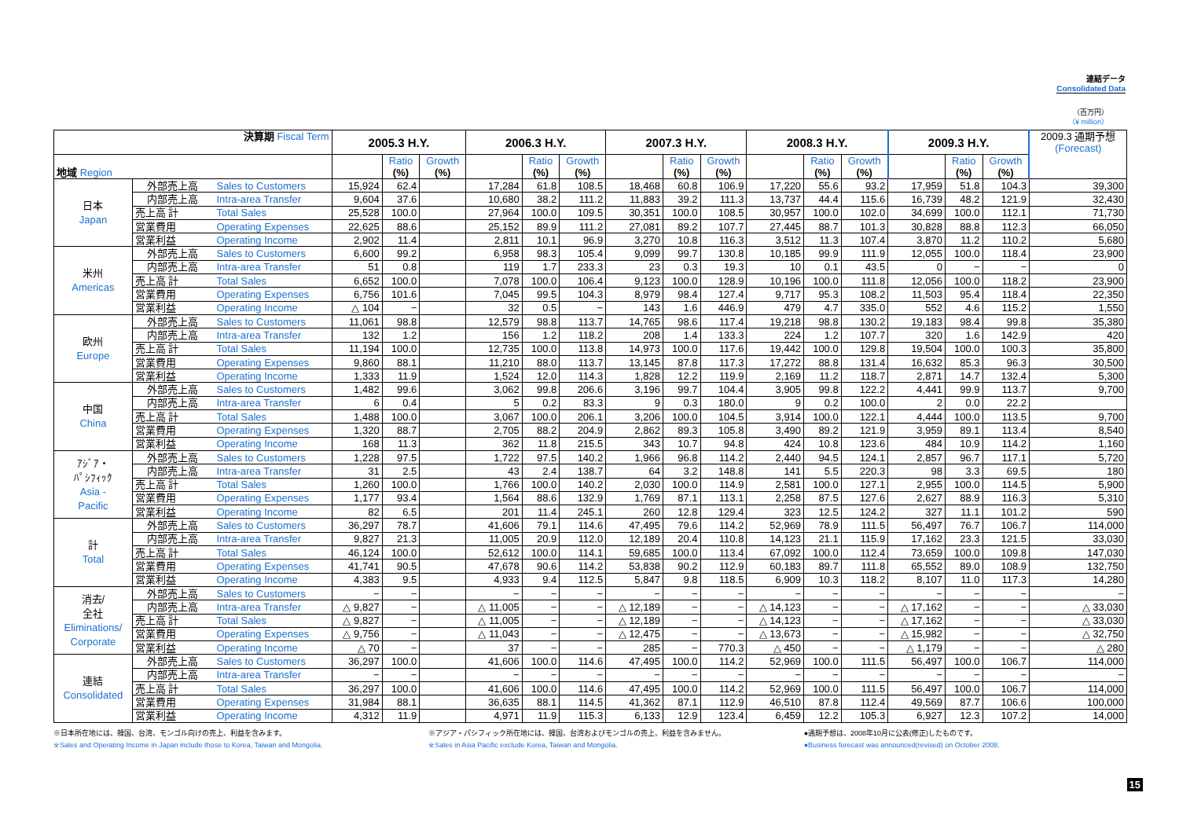連結データ
Consolidated Data
（百万円）
（¥ million）
| 決算期 Fiscal Term | | | 2005.3 H.Y. | | | 2006.3 H.Y. | | | 2007.3 H.Y. | | | 2008.3 H.Y. | | | 2009.3 H.Y. | | | 2009.3 通期予想 (Forecast) |
| --- | --- | --- | --- | --- | --- | --- | --- | --- | --- | --- | --- | --- | --- | --- | --- | --- | --- | --- |
| 地域 Region | | | | Ratio (%) | Growth (%) | | Ratio (%) | Growth (%) | | Ratio (%) | Growth (%) | | Ratio (%) | Growth (%) | | Ratio (%) | Growth (%) | |
| 日本 Japan | 外部売上高 | Sales to Customers | 15,924 | 62.4 | | 17,284 | 61.8 | 108.5 | 18,468 | 60.8 | 106.9 | 17,220 | 55.6 | 93.2 | 17,959 | 51.8 | 104.3 | 39,300 |
| | 内部売上高 | Intra-area Transfer | 9,604 | 37.6 | | 10,680 | 38.2 | 111.2 | 11,883 | 39.2 | 111.3 | 13,737 | 44.4 | 115.6 | 16,739 | 48.2 | 121.9 | 32,430 |
| | 売上高 計 | Total Sales | 25,528 | 100.0 | | 27,964 | 100.0 | 109.5 | 30,351 | 100.0 | 108.5 | 30,957 | 100.0 | 102.0 | 34,699 | 100.0 | 112.1 | 71,730 |
| | 営業費用 | Operating Expenses | 22,625 | 88.6 | | 25,152 | 89.9 | 111.2 | 27,081 | 89.2 | 107.7 | 27,445 | 88.7 | 101.3 | 30,828 | 88.8 | 112.3 | 66,050 |
| | 営業利益 | Operating Income | 2,902 | 11.4 | | 2,811 | 10.1 | 96.9 | 3,270 | 10.8 | 116.3 | 3,512 | 11.3 | 107.4 | 3,870 | 11.2 | 110.2 | 5,680 |
| 米州 Americas | 外部売上高 | Sales to Customers | 6,600 | 99.2 | | 6,958 | 98.3 | 105.4 | 9,099 | 99.7 | 130.8 | 10,185 | 99.9 | 111.9 | 12,055 | 100.0 | 118.4 | 23,900 |
| | 内部売上高 | Intra-area Transfer | 51 | 0.8 | | 119 | 1.7 | 233.3 | 23 | 0.3 | 19.3 | 10 | 0.1 | 43.5 | 0 | − | − | 0 |
| | 売上高 計 | Total Sales | 6,652 | 100.0 | | 7,078 | 100.0 | 106.4 | 9,123 | 100.0 | 128.9 | 10,196 | 100.0 | 111.8 | 12,056 | 100.0 | 118.2 | 23,900 |
| | 営業費用 | Operating Expenses | 6,756 | 101.6 | | 7,045 | 99.5 | 104.3 | 8,979 | 98.4 | 127.4 | 9,717 | 95.3 | 108.2 | 11,503 | 95.4 | 118.4 | 22,350 |
| | 営業利益 | Operating Income | △ 104 | − | | 32 | 0.5 | − | 143 | 1.6 | 446.9 | 479 | 4.7 | 335.0 | 552 | 4.6 | 115.2 | 1,550 |
| 欧州 Europe | 外部売上高 | Sales to Customers | 11,061 | 98.8 | | 12,579 | 98.8 | 113.7 | 14,765 | 98.6 | 117.4 | 19,218 | 98.8 | 130.2 | 19,183 | 98.4 | 99.8 | 35,380 |
| | 内部売上高 | Intra-area Transfer | 132 | 1.2 | | 156 | 1.2 | 118.2 | 208 | 1.4 | 133.3 | 224 | 1.2 | 107.7 | 320 | 1.6 | 142.9 | 420 |
| | 売上高 計 | Total Sales | 11,194 | 100.0 | | 12,735 | 100.0 | 113.8 | 14,973 | 100.0 | 117.6 | 19,442 | 100.0 | 129.8 | 19,504 | 100.0 | 100.3 | 35,800 |
| | 営業費用 | Operating Expenses | 9,860 | 88.1 | | 11,210 | 88.0 | 113.7 | 13,145 | 87.8 | 117.3 | 17,272 | 88.8 | 131.4 | 16,632 | 85.3 | 96.3 | 30,500 |
| | 営業利益 | Operating Income | 1,333 | 11.9 | | 1,524 | 12.0 | 114.3 | 1,828 | 12.2 | 119.9 | 2,169 | 11.2 | 118.7 | 2,871 | 14.7 | 132.4 | 5,300 |
| 中国 China | 外部売上高 | Sales to Customers | 1,482 | 99.6 | | 3,062 | 99.8 | 206.6 | 3,196 | 99.7 | 104.4 | 3,905 | 99.8 | 122.2 | 4,441 | 99.9 | 113.7 | 9,700 |
| | 内部売上高 | Intra-area Transfer | 6 | 0.4 | | 5 | 0.2 | 83.3 | 9 | 0.3 | 180.0 | 9 | 0.2 | 100.0 | 2 | 0.0 | 22.2 | |
| | 売上高 計 | Total Sales | 1,488 | 100.0 | | 3,067 | 100.0 | 206.1 | 3,206 | 100.0 | 104.5 | 3,914 | 100.0 | 122.1 | 4,444 | 100.0 | 113.5 | 9,700 |
| | 営業費用 | Operating Expenses | 1,320 | 88.7 | | 2,705 | 88.2 | 204.9 | 2,862 | 89.3 | 105.8 | 3,490 | 89.2 | 121.9 | 3,959 | 89.1 | 113.4 | 8,540 |
| | 営業利益 | Operating Income | 168 | 11.3 | | 362 | 11.8 | 215.5 | 343 | 10.7 | 94.8 | 424 | 10.8 | 123.6 | 484 | 10.9 | 114.2 | 1,160 |
| ｱｼﾞｱ・ ﾊﾟｼﾌｨｯｸ Asia - Pacific | 外部売上高 | Sales to Customers | 1,228 | 97.5 | | 1,722 | 97.5 | 140.2 | 1,966 | 96.8 | 114.2 | 2,440 | 94.5 | 124.1 | 2,857 | 96.7 | 117.1 | 5,720 |
| | 内部売上高 | Intra-area Transfer | 31 | 2.5 | | 43 | 2.4 | 138.7 | 64 | 3.2 | 148.8 | 141 | 5.5 | 220.3 | 98 | 3.3 | 69.5 | 180 |
| | 売上高 計 | Total Sales | 1,260 | 100.0 | | 1,766 | 100.0 | 140.2 | 2,030 | 100.0 | 114.9 | 2,581 | 100.0 | 127.1 | 2,955 | 100.0 | 114.5 | 5,900 |
| | 営業費用 | Operating Expenses | 1,177 | 93.4 | | 1,564 | 88.6 | 132.9 | 1,769 | 87.1 | 113.1 | 2,258 | 87.5 | 127.6 | 2,627 | 88.9 | 116.3 | 5,310 |
| | 営業利益 | Operating Income | 82 | 6.5 | | 201 | 11.4 | 245.1 | 260 | 12.8 | 129.4 | 323 | 12.5 | 124.2 | 327 | 11.1 | 101.2 | 590 |
| 計 Total | 外部売上高 | Sales to Customers | 36,297 | 78.7 | | 41,606 | 79.1 | 114.6 | 47,495 | 79.6 | 114.2 | 52,969 | 78.9 | 111.5 | 56,497 | 76.7 | 106.7 | 114,000 |
| | 内部売上高 | Intra-area Transfer | 9,827 | 21.3 | | 11,005 | 20.9 | 112.0 | 12,189 | 20.4 | 110.8 | 14,123 | 21.1 | 115.9 | 17,162 | 23.3 | 121.5 | 33,030 |
| | 売上高 計 | Total Sales | 46,124 | 100.0 | | 52,612 | 100.0 | 114.1 | 59,685 | 100.0 | 113.4 | 67,092 | 100.0 | 112.4 | 73,659 | 100.0 | 109.8 | 147,030 |
| | 営業費用 | Operating Expenses | 41,741 | 90.5 | | 47,678 | 90.6 | 114.2 | 53,838 | 90.2 | 112.9 | 60,183 | 89.7 | 111.8 | 65,552 | 89.0 | 108.9 | 132,750 |
| | 営業利益 | Operating Income | 4,383 | 9.5 | | 4,933 | 9.4 | 112.5 | 5,847 | 9.8 | 118.5 | 6,909 | 10.3 | 118.2 | 8,107 | 11.0 | 117.3 | 14,280 |
| 消去/ 全社 Eliminations/ Corporate | 外部売上高 | Sales to Customers | − | − | | − | − | − | − | − | − | − | − | − | − | − | − | − |
| | 内部売上高 | Intra-area Transfer | △ 9,827 | − | | △ 11,005 | − | − | △ 12,189 | − | − | △ 14,123 | − | − | △ 17,162 | − | − | △ 33,030 |
| | 売上高 計 | Total Sales | △ 9,827 | − | | △ 11,005 | − | − | △ 12,189 | − | − | △ 14,123 | − | − | △ 17,162 | − | − | △ 33,030 |
| | 営業費用 | Operating Expenses | △ 9,756 | − | | △ 11,043 | − | − | △ 12,475 | − | − | △ 13,673 | − | − | △ 15,982 | − | − | △ 32,750 |
| | 営業利益 | Operating Income | △ 70 | − | | 37 | − | − | 285 | − | 770.3 | △ 450 | − | − | △ 1,179 | − | − | △ 280 |
| 連結 Consolidated | 外部売上高 | Sales to Customers | 36,297 | 100.0 | | 41,606 | 100.0 | 114.6 | 47,495 | 100.0 | 114.2 | 52,969 | 100.0 | 111.5 | 56,497 | 100.0 | 106.7 | 114,000 |
| | 内部売上高 | Intra-area Transfer | − | − | | − | − | − | − | − | − | − | − | − | − | − | − | − |
| | 売上高 計 | Total Sales | 36,297 | 100.0 | | 41,606 | 100.0 | 114.6 | 47,495 | 100.0 | 114.2 | 52,969 | 100.0 | 111.5 | 56,497 | 100.0 | 106.7 | 114,000 |
| | 営業費用 | Operating Expenses | 31,984 | 88.1 | | 36,635 | 88.1 | 114.5 | 41,362 | 87.1 | 112.9 | 46,510 | 87.8 | 112.4 | 49,569 | 87.7 | 106.6 | 100,000 |
| | 営業利益 | Operating Income | 4,312 | 11.9 | | 4,971 | 11.9 | 115.3 | 6,133 | 12.9 | 123.4 | 6,459 | 12.2 | 105.3 | 6,927 | 12.3 | 107.2 | 14,000 |
※日本所在地には、韓国、台湾、モンゴル向けの売上、利益を含みます。
※Sales and Operating Income in Japan include those to Korea, Taiwan and Mongolia.
※アジア・パシフィック所在地には、韓国、台湾およびモンゴルの売上、利益を含みません。
※Sales in Asia Pacific exclude Korea, Taiwan and Mongolia.
●通期予想は、2008年10月に公表(修正)したものです。
●Business forecast was announced(revised) on October 2008.
15